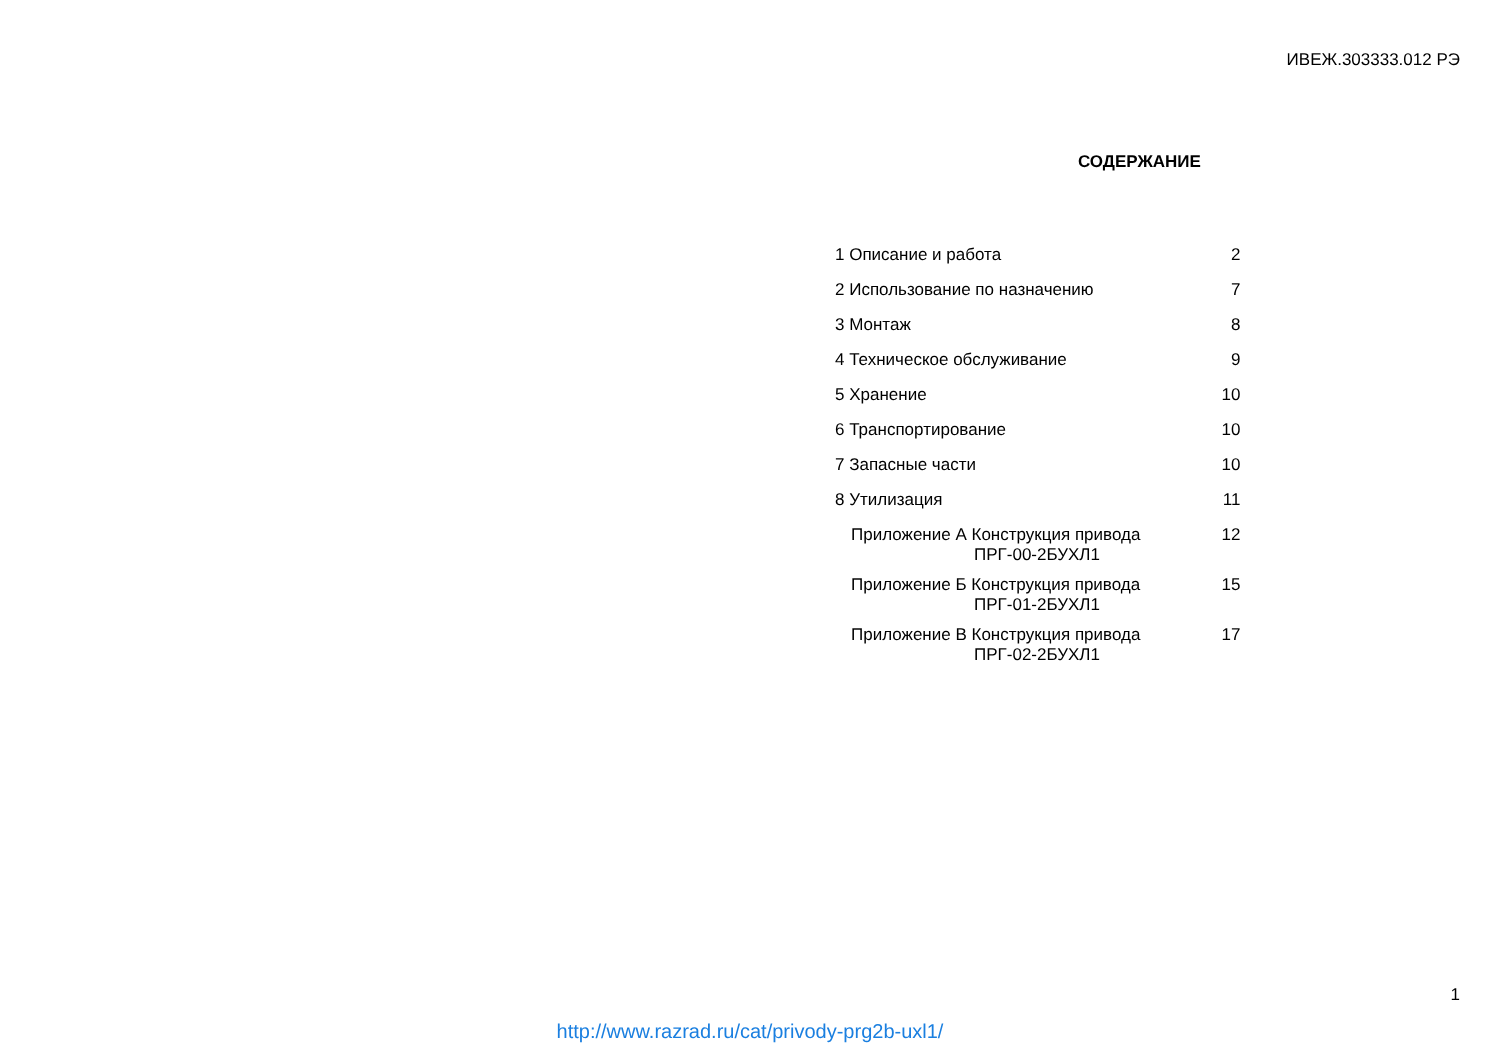ИВЕЖ.303333.012 РЭ
СОДЕРЖАНИЕ
| 1 Описание и работа | 2 |
| 2 Использование по назначению | 7 |
| 3 Монтаж | 8 |
| 4 Техническое обслуживание | 9 |
| 5 Хранение | 10 |
| 6 Транспортирование | 10 |
| 7 Запасные части | 10 |
| 8 Утилизация | 11 |
| Приложение А Конструкция привода ПРГ-00-2БУХЛ1 | 12 |
| Приложение Б Конструкция привода ПРГ-01-2БУХЛ1 | 15 |
| Приложение В Конструкция привода ПРГ-02-2БУХЛ1 | 17 |
1
http://www.razrad.ru/cat/privody-prg2b-uxl1/